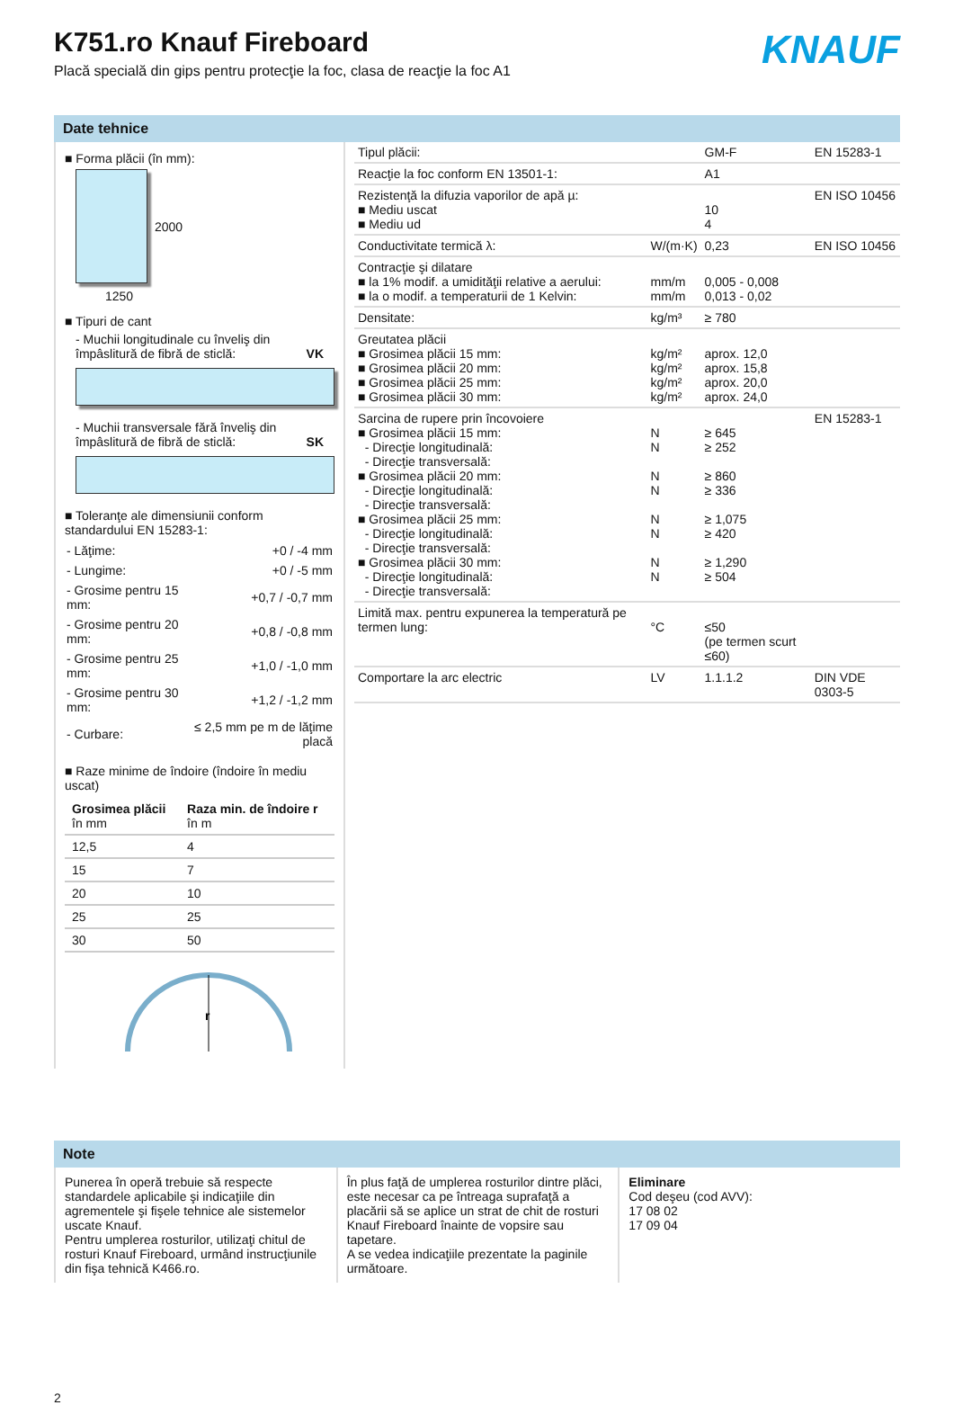K751.ro Knauf Fireboard
Placă specială din gips pentru protecţie la foc, clasa de reacţie la foc A1
KNAUF
Date tehnice
■ Forma plăcii (în mm):
2000
1250
■ Tipuri de cant
- Muchii longitudinale cu înveliş din împâslitură de fibră de sticlă: VK
- Muchii transversale fără înveliş din împâslitură de fibră de sticlă: SK
■ Toleranţe ale dimensiunii conform standardului EN 15283-1:
| - Lăţime: | +0 / -4 mm |
| - Lungime: | +0 / -5 mm |
| - Grosime pentru 15 mm: | +0,7 / -0,7 mm |
| - Grosime pentru 20 mm: | +0,8 / -0,8 mm |
| - Grosime pentru 25 mm: | +1,0 / -1,0 mm |
| - Grosime pentru 30 mm: | +1,2 / -1,2 mm |
| - Curbare: | ≤ 2,5 mm pe m de lăţime placă |
■ Raze minime de îndoire (îndoire în mediu uscat)
| Grosimea plăcii în mm | Raza min. de îndoire r în m |
| --- | --- |
| 12,5 | 4 |
| 15 | 7 |
| 20 | 10 |
| 25 | 25 |
| 30 | 50 |
r
| Tipul plăcii: | | GM-F | EN 15283-1 |
| Reacţie la foc conform EN 13501-1: | | A1 | |
| Rezistenţă la difuzia vaporilor de apă µ: ■ Mediu uscat ■ Mediu ud | | 10 4 | EN ISO 10456 |
| Conductivitate termică λ: | W/(m·K) | 0,23 | EN ISO 10456 |
| Contracţie şi dilatare ■ la 1% modif. a umidităţii relative a aerului: ■ la o modif. a temperaturii de 1 Kelvin: | mm/m mm/m | 0,005 - 0,008 0,013 - 0,02 | |
| Densitate: | kg/m³ | ≥ 780 | |
| Greutatea plăcii ■ Grosimea plăcii 15 mm: ■ Grosimea plăcii 20 mm: ■ Grosimea plăcii 25 mm: ■ Grosimea plăcii 30 mm: | kg/m² kg/m² kg/m² kg/m² | aprox. 12,0 aprox. 15,8 aprox. 20,0 aprox. 24,0 | |
| Sarcina de rupere prin încovoiere ■ Grosimea plăcii 15 mm: - Direcţie longitudinală: - Direcţie transversală: ■ Grosimea plăcii 20 mm: - Direcţie longitudinală: - Direcţie transversală: ■ Grosimea plăcii 25 mm: - Direcţie longitudinală: - Direcţie transversală: ■ Grosimea plăcii 30 mm: - Direcţie longitudinală: - Direcţie transversală: | N N N N N N N N | ≥ 645 ≥ 252 ≥ 860 ≥ 336 ≥ 1,075 ≥ 420 ≥ 1,290 ≥ 504 | EN 15283-1 |
| Limită max. pentru expunerea la temperatură pe termen lung: | °C | ≤50 (pe termen scurt ≤60) | |
| Comportare la arc electric | LV | 1.1.1.2 | DIN VDE 0303-5 |
Note
Punerea în operă trebuie să respecte standardele aplicabile şi indicaţiile din agrementele şi fişele tehnice ale sistemelor uscate Knauf.
Pentru umplerea rosturilor, utilizaţi chitul de rosturi Knauf Fireboard, urmând instrucţiunile din fişa tehnică K466.ro.
În plus faţă de umplerea rosturilor dintre plăci, este necesar ca pe întreaga suprafaţă a placării să se aplice un strat de chit de rosturi Knauf Fireboard înainte de vopsire sau tapetare.
A se vedea indicaţiile prezentate la paginile următoare.
Eliminare
Cod deşeu (cod AVV):
17 08 02
17 09 04
2